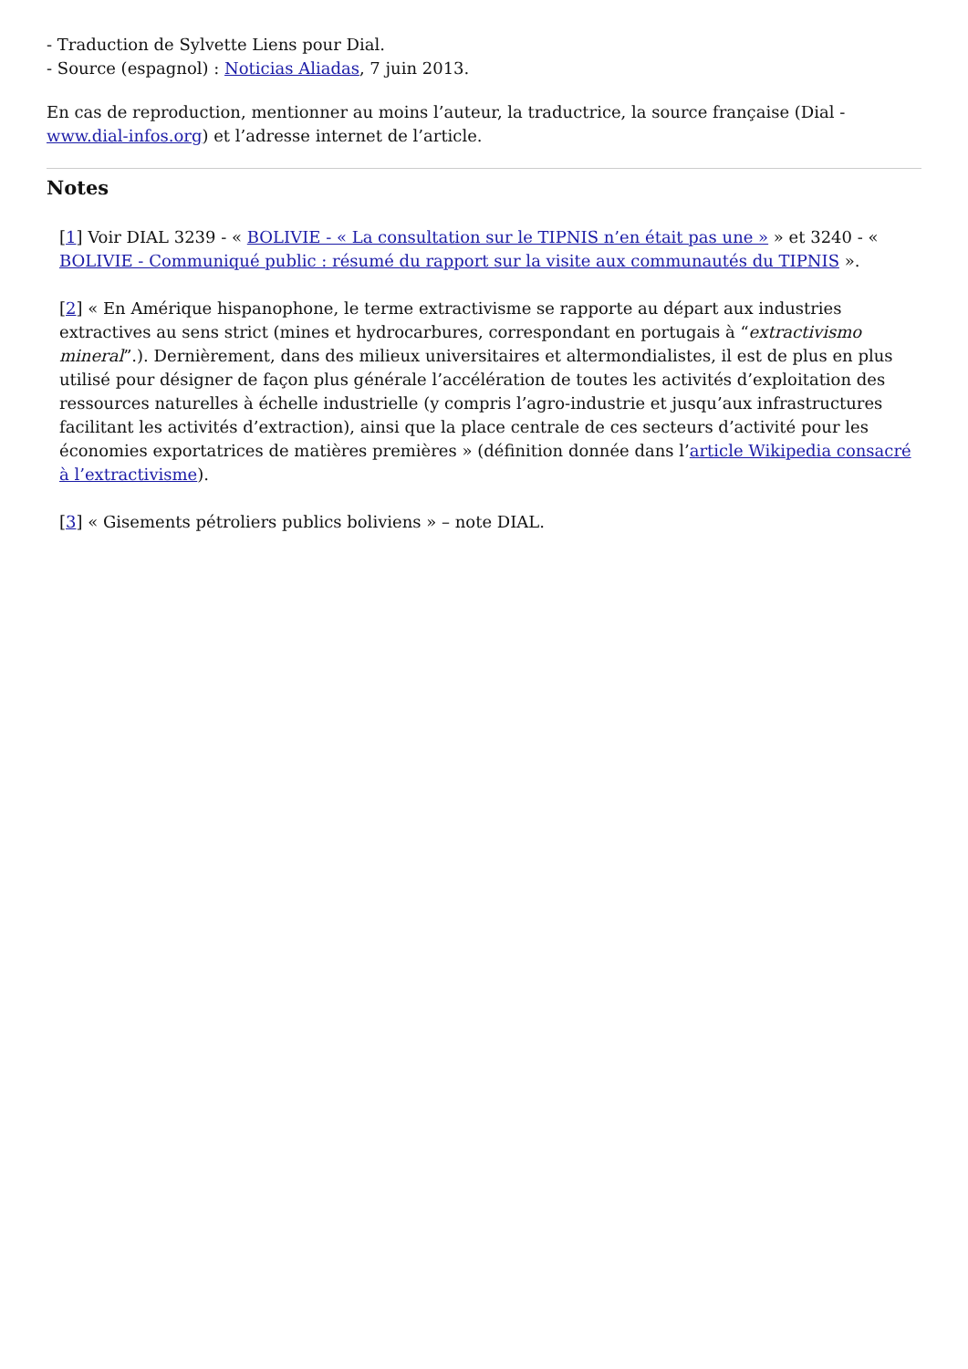- Traduction de Sylvette Liens pour Dial.
- Source (espagnol) : Noticias Aliadas, 7 juin 2013.
En cas de reproduction, mentionner au moins l’auteur, la traductrice, la source française (Dial - www.dial-infos.org) et l’adresse internet de l’article.
Notes
[1] Voir DIAL 3239 - « BOLIVIE - « La consultation sur le TIPNIS n’en était pas une » » et 3240 - « BOLIVIE - Communiqué public : résumé du rapport sur la visite aux communautés du TIPNIS ».
[2] « En Amérique hispanophone, le terme extractivisme se rapporte au départ aux industries extractives au sens strict (mines et hydrocarbures, correspondant en portugais à “extractivismo mineral”.). Dernièrement, dans des milieux universitaires et altermondialistes, il est de plus en plus utilisé pour désigner de façon plus générale l’accélération de toutes les activités d’exploitation des ressources naturelles à échelle industrielle (y compris l’agro-industrie et jusqu’aux infrastructures facilitant les activités d’extraction), ainsi que la place centrale de ces secteurs d’activité pour les économies exportatrices de matières premières » (définition donnée dans l’article Wikipedia consacré à l’extractivisme).
[3] « Gisements pétroliers publics boliviens » – note DIAL.